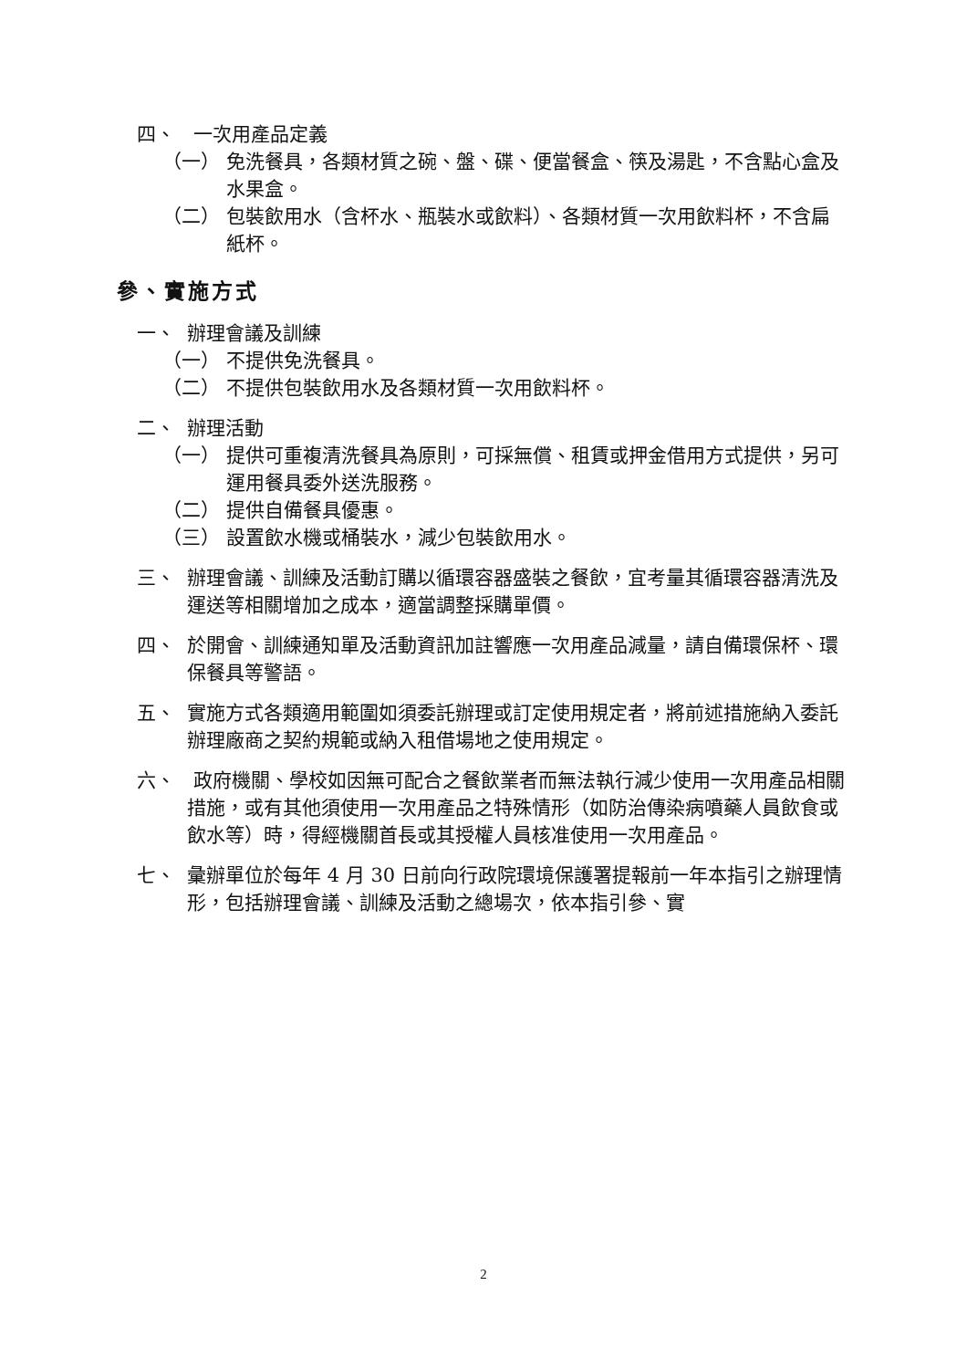四、 一次用產品定義
（一） 免洗餐具，各類材質之碗、盤、碟、便當餐盒、筷及湯匙，不含點心盒及水果盒。
（二） 包裝飲用水（含杯水、瓶裝水或飲料）、各類材質一次用飲料杯，不含扁紙杯。
參、實施方式
一、 辦理會議及訓練
（一） 不提供免洗餐具。
（二） 不提供包裝飲用水及各類材質一次用飲料杯。
二、 辦理活動
（一） 提供可重複清洗餐具為原則，可採無償、租賃或押金借用方式提供，另可運用餐具委外送洗服務。
（二） 提供自備餐具優惠。
（三） 設置飲水機或桶裝水，減少包裝飲用水。
三、 辦理會議、訓練及活動訂購以循環容器盛裝之餐飲，宜考量其循環容器清洗及運送等相關增加之成本，適當調整採購單價。
四、 於開會、訓練通知單及活動資訊加註響應一次用產品減量，請自備環保杯、環保餐具等警語。
五、 實施方式各類適用範圍如須委託辦理或訂定使用規定者，將前述措施納入委託辦理廠商之契約規範或納入租借場地之使用規定。
六、 政府機關、學校如因無可配合之餐飲業者而無法執行減少使用一次用產品相關措施，或有其他須使用一次用產品之特殊情形（如防治傳染病噴藥人員飲食或飲水等）時，得經機關首長或其授權人員核准使用一次用產品。
七、 彙辦單位於每年 4 月 30 日前向行政院環境保護署提報前一年本指引之辦理情形，包括辦理會議、訓練及活動之總場次，依本指引參、實
2